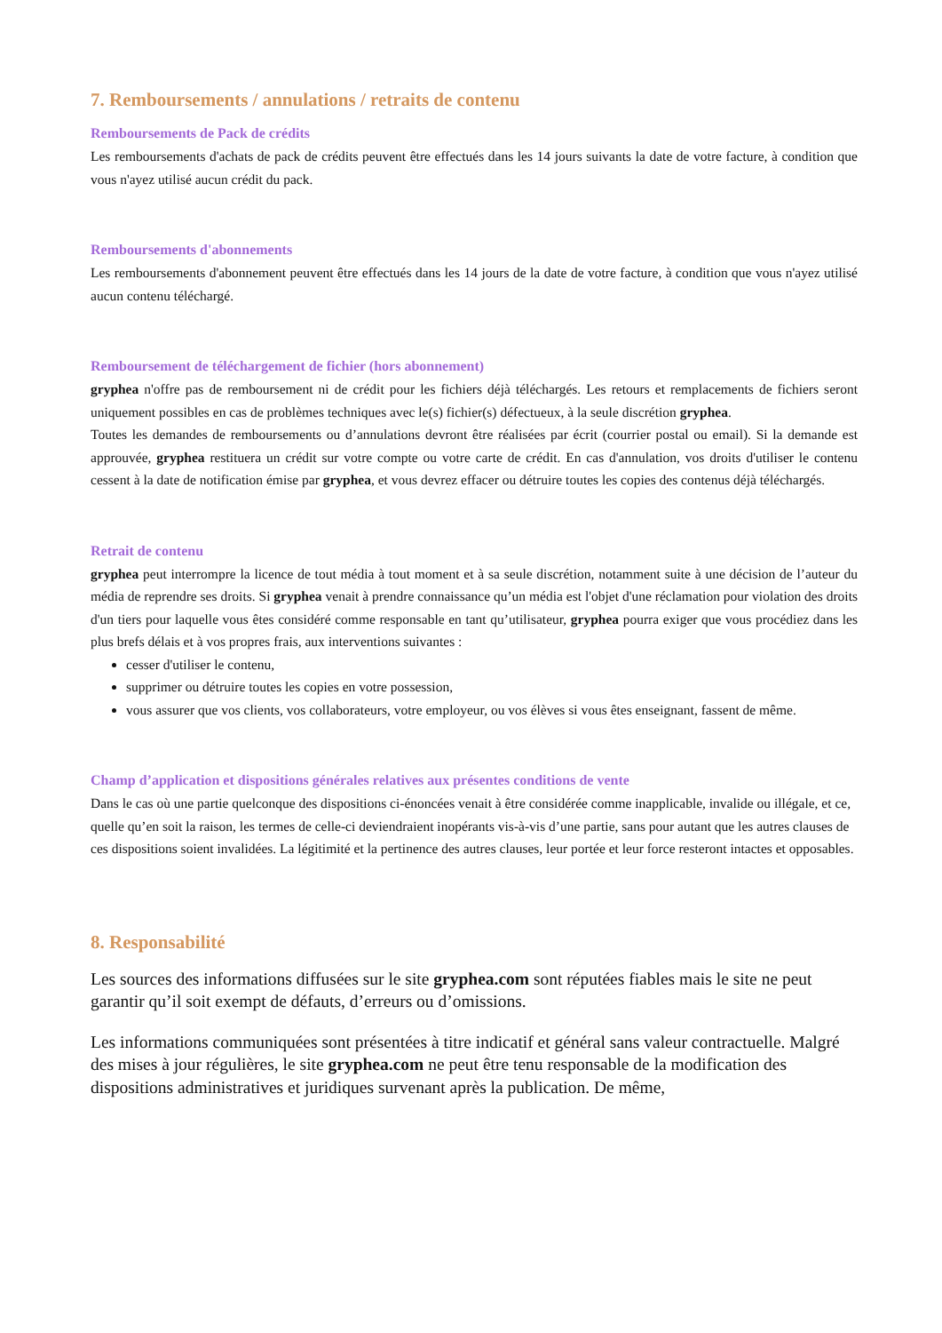7. Remboursements / annulations / retraits de contenu
Remboursements de Pack de crédits
Les remboursements d'achats de pack de crédits peuvent être effectués dans les 14 jours suivants la date de votre facture, à condition que vous n'ayez utilisé aucun crédit du pack.
Remboursements d'abonnements
Les remboursements d'abonnement peuvent être effectués dans les 14 jours de la date de votre facture, à condition que vous n'ayez utilisé aucun contenu téléchargé.
Remboursement de téléchargement de fichier (hors abonnement)
gryphea n'offre pas de remboursement ni de crédit pour les fichiers déjà téléchargés. Les retours et remplacements de fichiers seront uniquement possibles en cas de problèmes techniques avec le(s) fichier(s) défectueux, à la seule discrétion gryphea.
Toutes les demandes de remboursements ou d’annulations devront être réalisées par écrit (courrier postal ou email). Si la demande est approuvée, gryphea restituera un crédit sur votre compte ou votre carte de crédit. En cas d'annulation, vos droits d'utiliser le contenu cessent à la date de notification émise par gryphea, et vous devrez effacer ou détruire toutes les copies des contenus déjà téléchargés.
Retrait de contenu
gryphea peut interrompre la licence de tout média à tout moment et à sa seule discrétion, notamment suite à une décision de l’auteur du média de reprendre ses droits. Si gryphea venait à prendre connaissance qu’un média est l'objet d'une réclamation pour violation des droits d'un tiers pour laquelle vous êtes considéré comme responsable en tant qu’utilisateur, gryphea pourra exiger que vous procédiez dans les plus brefs délais et à vos propres frais, aux interventions suivantes :
cesser d'utiliser le contenu,
supprimer ou détruire toutes les copies en votre possession,
vous assurer que vos clients, vos collaborateurs, votre employeur, ou vos élèves si vous êtes enseignant, fassent de même.
Champ d’application et dispositions générales relatives aux présentes conditions de vente
Dans le cas où une partie quelconque des dispositions ci-énoncées venait à être considérée comme inapplicable, invalide ou illégale, et ce, quelle qu’en soit la raison, les termes de celle-ci deviendraient inopérants vis-à-vis d’une partie, sans pour autant que les autres clauses de ces dispositions soient invalidées. La légitimité et la pertinence des autres clauses, leur portée et leur force resteront intactes et opposables.
8. Responsabilité
Les sources des informations diffusées sur le site gryphea.com sont réputées fiables mais le site ne peut garantir qu’il soit exempt de défauts, d’erreurs ou d’omissions.
Les informations communiquées sont présentées à titre indicatif et général sans valeur contractuelle. Malgré des mises à jour régulières, le site gryphea.com ne peut être tenu responsable de la modification des dispositions administratives et juridiques survenant après la publication. De même,